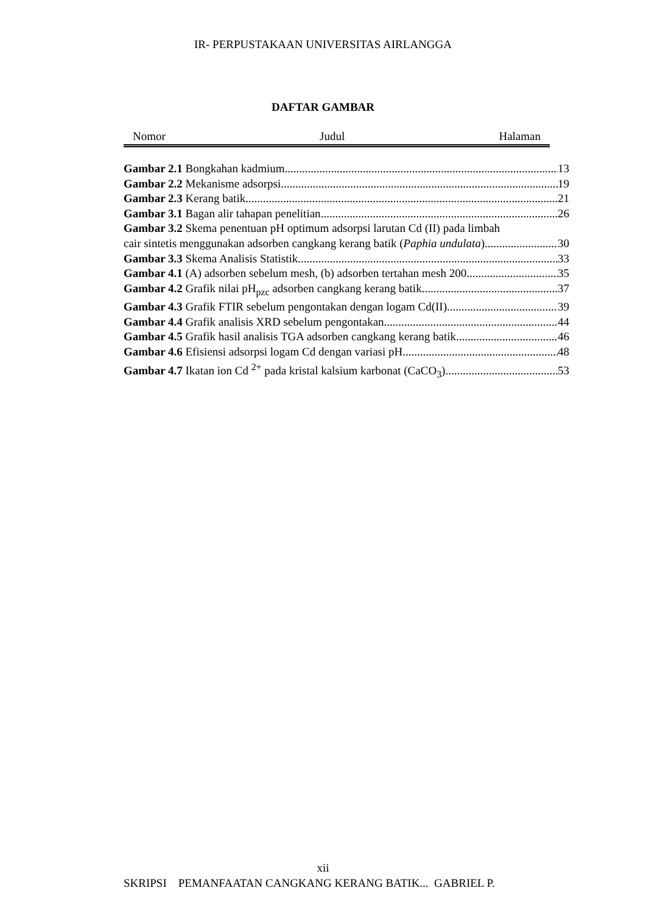IR- PERPUSTAKAAN UNIVERSITAS AIRLANGGA
DAFTAR GAMBAR
Nomor Judul Halaman
Gambar 2.1 Bongkahan kadmium 13
Gambar 2.2 Mekanisme adsorpsi 19
Gambar 2.3 Kerang batik 21
Gambar 3.1 Bagan alir tahapan penelitian 26
Gambar 3.2 Skema penentuan pH optimum adsorpsi larutan Cd (II) pada limbah
cair sintetis menggunakan adsorben cangkang kerang batik (Paphia undulata) 30
Gambar 3.3 Skema Analisis Statistik 33
Gambar 4.1 (A) adsorben sebelum mesh, (b) adsorben tertahan mesh 200 35
Gambar 4.2 Grafik nilai pH<sub>pzc</sub> adsorben cangkang kerang batik 37
Gambar 4.3 Grafik FTIR sebelum pengontakan dengan logam Cd(II) 39
Gambar 4.4 Grafik analisis XRD sebelum pengontakan 44
Gambar 4.5 Grafik hasil analisis TGA adsorben cangkang kerang batik 46
Gambar 4.6 Efisiensi adsorpsi logam Cd dengan variasi pH 48
Gambar 4.7 Ikatan ion Cd <sup>2+</sup> pada kristal kalsium karbonat (CaCO<sub>3</sub>) 53
xii
SKRIPSI PEMANFAATAN CANGKANG KERANG BATIK... GABRIEL P.